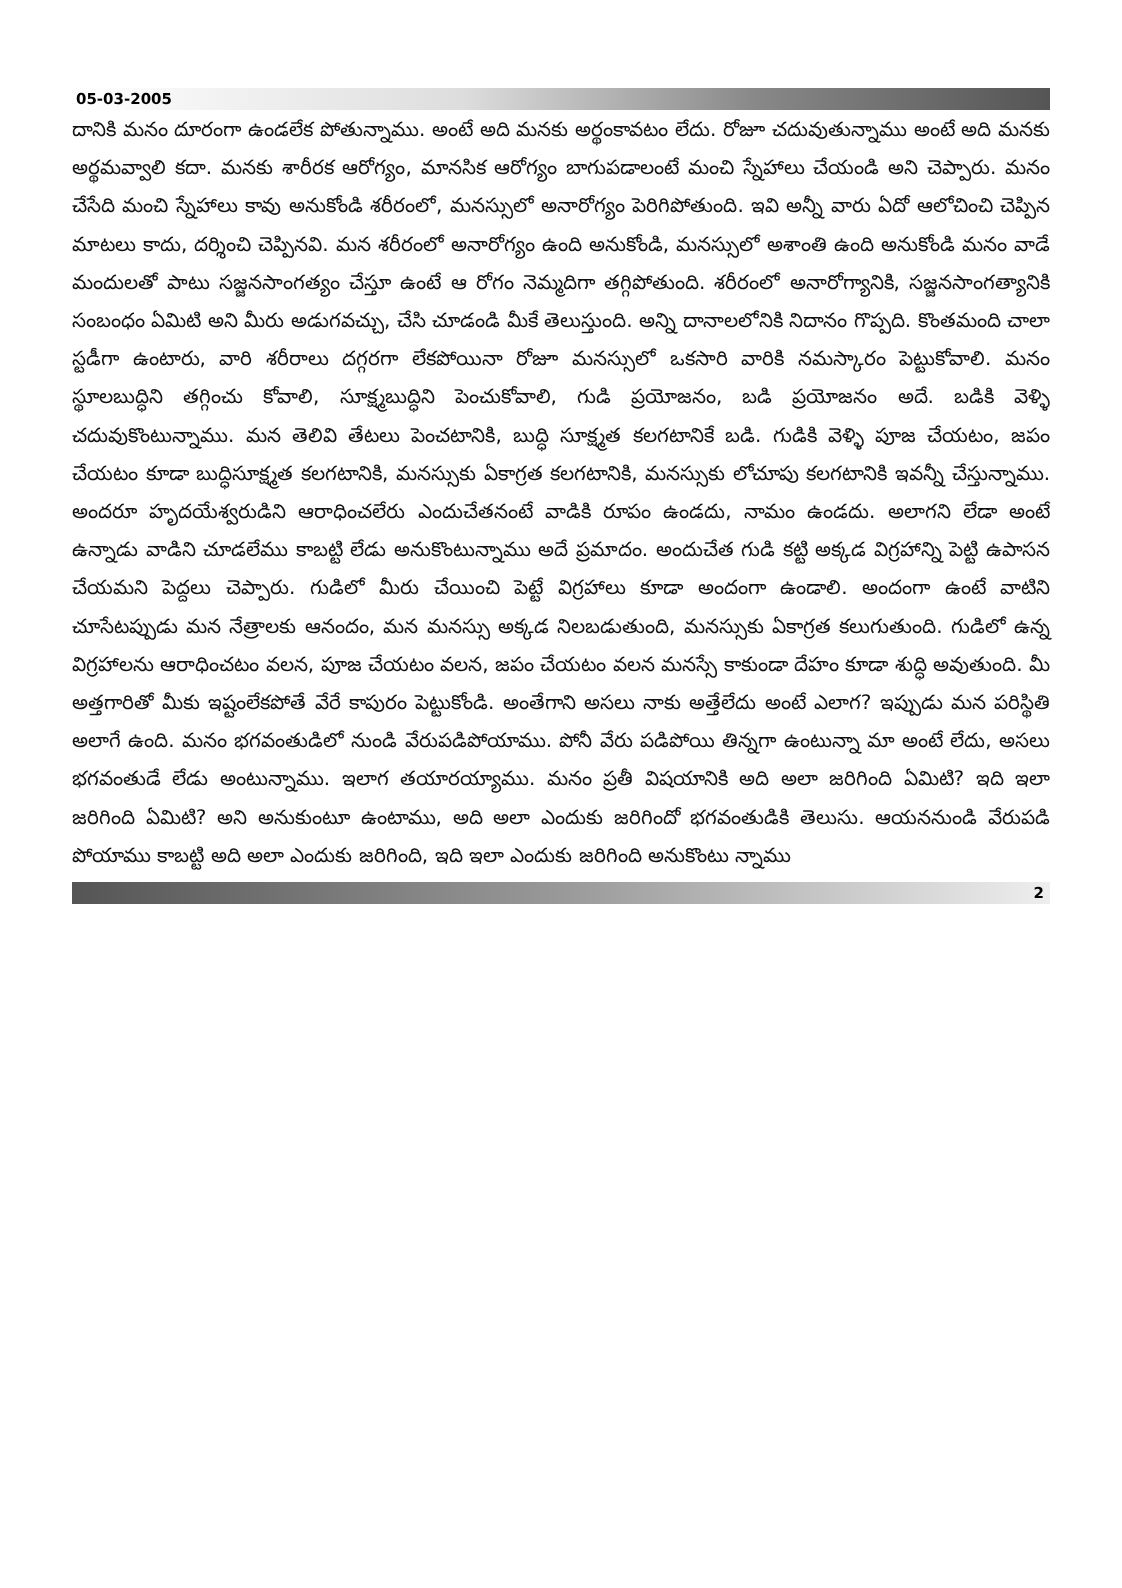05-03-2005
దానికి మనం దూరంగా ఉండలేక పోతున్నాము. అంటే అది మనకు అర్థంకావటం లేదు. రోజూ చదువుతున్నాము అంటే అది మనకు అర్థమవ్వాలి కదా. మనకు శారీరక ఆరోగ్యం, మానసిక ఆరోగ్యం బాగుపడాలంటే మంచి స్నేహాలు చేయండి అని చెప్పారు. మనం చేసేది మంచి స్నేహాలు కావు అనుకోండి శరీరంలో, మనస్సులో అనారోగ్యం పెరిగిపోతుంది. ఇవి అన్నీ వారు ఏదో ఆలోచించి చెప్పిన మాటలు కాదు, దర్శించి చెప్పినవి. మన శరీరంలో అనారోగ్యం ఉంది అనుకోండి, మనస్సులో అశాంతి ఉంది అనుకోండి మనం వాడే మందులతో పాటు సజ్జనసాంగత్యం చేస్తూ ఉంటే ఆ రోగం నెమ్మదిగా తగ్గిపోతుంది. శరీరంలో అనారోగ్యానికి, సజ్జనసాంగత్యానికి సంబంధం ఏమిటి అని మీరు అడుగవచ్చు, చేసి చూడండి మీకే తెలుస్తుంది. అన్ని దానాలలోనికి నిదానం గొప్పది. కొంతమంది చాలా స్టడీగా ఉంటారు, వారి శరీరాలు దగ్గరగా లేకపోయినా రోజూ మనస్సులో ఒకసారి వారికి నమస్కారం పెట్టుకోవాలి. మనం స్థూలబుద్ధిని తగ్గించు కోవాలి, సూక్ష్మబుద్ధిని పెంచుకోవాలి, గుడి ప్రయోజనం, బడి ప్రయోజనం అదే. బడికి వెళ్ళి చదువుకొంటున్నాము. మన తెలివి తేటలు పెంచటానికి, బుద్ధి సూక్ష్మత కలగటానికే బడి. గుడికి వెళ్ళి పూజ చేయటం, జపం చేయటం కూడా బుద్ధిసూక్ష్మత కలగటానికి, మనస్సుకు ఏకాగ్రత కలగటానికి, మనస్సుకు లోచూపు కలగటానికి ఇవన్నీ చేస్తున్నాము. అందరూ హృదయేశ్వరుడిని ఆరాధించలేరు ఎందుచేతనంటే వాడికి రూపం ఉండదు, నామం ఉండదు. అలాగని లేడా అంటే ఉన్నాడు వాడిని చూడలేము కాబట్టి లేడు అనుకొంటున్నాము అదే ప్రమాదం. అందుచేత గుడి కట్టి అక్కడ విగ్రహాన్ని పెట్టి ఉపాసన చేయమని పెద్దలు చెప్పారు. గుడిలో మీరు చేయించి పెట్టే విగ్రహాలు కూడా అందంగా ఉండాలి. అందంగా ఉంటే వాటిని చూసేటప్పుడు మన నేత్రాలకు ఆనందం, మన మనస్సు అక్కడ నిలబడుతుంది, మనస్సుకు ఏకాగ్రత కలుగుతుంది. గుడిలో ఉన్న విగ్రహాలను ఆరాధించటం వలన, పూజ చేయటం వలన, జపం చేయటం వలన మనస్సే కాకుండా దేహం కూడా శుద్ధి అవుతుంది. మీ అత్తగారితో మీకు ఇష్టంలేకపోతే వేరే కాపురం పెట్టుకోండి. అంతేగాని అసలు నాకు అత్తేలేదు అంటే ఎలాగ? ఇప్పుడు మన పరిస్థితి అలాగే ఉంది. మనం భగవంతుడిలో నుండి వేరుపడిపోయాము. పోనీ వేరు పడిపోయి తిన్నగా ఉంటున్నా మా అంటే లేదు, అసలు భగవంతుడే లేడు అంటున్నాము. ఇలాగ తయారయ్యాము. మనం ప్రతీ విషయానికి అది అలా జరిగింది ఏమిటి? ఇది ఇలా జరిగింది ఏమిటి? అని అనుకుంటూ ఉంటాము, అది అలా ఎందుకు జరిగిందో భగవంతుడికి తెలుసు. ఆయననుండి వేరుపడి పోయాము కాబట్టి అది అలా ఎందుకు జరిగింది, ఇది ఇలా ఎందుకు జరిగింది అనుకొంటు న్నాము
2